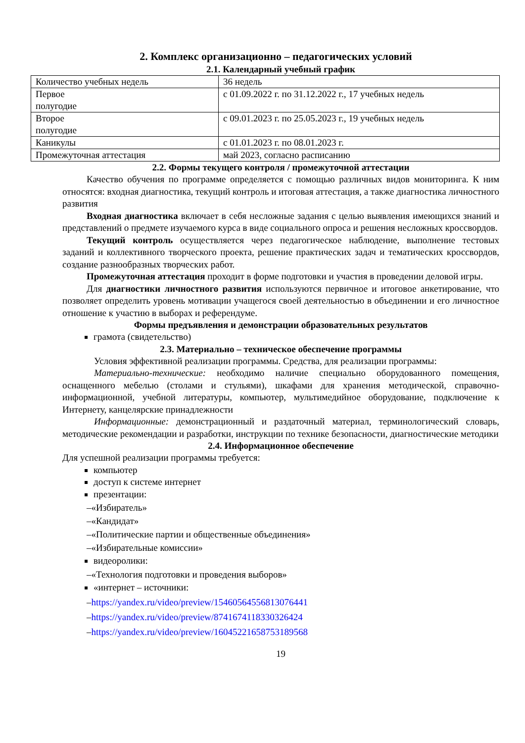2. Комплекс организационно – педагогических условий
2.1. Календарный учебный график
| Количество учебных недель | 36 недель |
| Первое полугодие | с 01.09.2022 г. по 31.12.2022 г., 17 учебных недель |
| Второе полугодие | с 09.01.2023 г. по 25.05.2023 г., 19 учебных недель |
| Каникулы | с 01.01.2023 г. по 08.01.2023 г. |
| Промежуточная аттестация | май 2023, согласно расписанию |
2.2. Формы текущего контроля / промежуточной аттестации
Качество обучения по программе определяется с помощью различных видов мониторинга. К ним относятся: входная диагностика, текущий контроль и итоговая аттестация, а также диагностика личностного развития
Входная диагностика включает в себя несложные задания с целью выявления имеющихся знаний и представлений о предмете изучаемого курса в виде социального опроса и решения несложных кроссвордов.
Текущий контроль осуществляется через педагогическое наблюдение, выполнение тестовых заданий и коллективного творческого проекта, решение практических задач и тематических кроссвордов, создание разнообразных творческих работ.
Промежуточная аттестация проходит в форме подготовки и участия в проведении деловой игры.
Для диагностики личностного развития используются первичное и итоговое анкетирование, что позволяет определить уровень мотивации учащегося своей деятельностью в объединении и его личностное отношение к участию в выборах и референдуме.
Формы предъявления и демонстрации образовательных результатов
грамота (свидетельство)
2.3. Материально – техническое обеспечение программы
Условия эффективной реализации программы. Средства, для реализации программы:
Материально-технические: необходимо наличие специально оборудованного помещения, оснащенного мебелью (столами и стульями), шкафами для хранения методической, справочно-информационной, учебной литературы, компьютер, мультимедийное оборудование, подключение к Интернету, канцелярские принадлежности
Информационные: демонстрационный и раздаточный материал, терминологический словарь, методические рекомендации и разработки, инструкции по технике безопасности, диагностические методики
2.4. Информационное обеспечение
Для успешной реализации программы требуется:
компьютер
доступ к системе интернет
презентации:
–«Избиратель»
–«Кандидат»
–«Политические партии и общественные объединения»
–«Избирательные комиссии»
видеоролики:
–«Технология подготовки и проведения выборов»
«интернет – источники:
–https://yandex.ru/video/preview/15460564556813076441
–https://yandex.ru/video/preview/8741674118330326424
–https://yandex.ru/video/preview/16045221658753189568
19